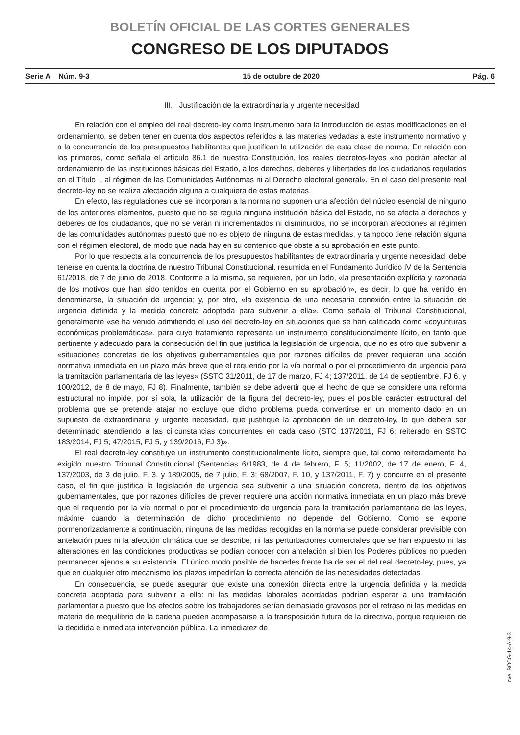BOLETÍN OFICIAL DE LAS CORTES GENERALES
CONGRESO DE LOS DIPUTADOS
Serie A Núm. 9-3 15 de octubre de 2020 Pág. 6
III. Justificación de la extraordinaria y urgente necesidad
En relación con el empleo del real decreto-ley como instrumento para la introducción de estas modificaciones en el ordenamiento, se deben tener en cuenta dos aspectos referidos a las materias vedadas a este instrumento normativo y a la concurrencia de los presupuestos habilitantes que justifican la utilización de esta clase de norma. En relación con los primeros, como señala el artículo 86.1 de nuestra Constitución, los reales decretos-leyes «no podrán afectar al ordenamiento de las instituciones básicas del Estado, a los derechos, deberes y libertades de los ciudadanos regulados en el Título I, al régimen de las Comunidades Autónomas ni al Derecho electoral general». En el caso del presente real decreto-ley no se realiza afectación alguna a cualquiera de estas materias.
En efecto, las regulaciones que se incorporan a la norma no suponen una afección del núcleo esencial de ninguno de los anteriores elementos, puesto que no se regula ninguna institución básica del Estado, no se afecta a derechos y deberes de los ciudadanos, que no se verán ni incrementados ni disminuidos, no se incorporan afecciones al régimen de las comunidades autónomas puesto que no es objeto de ninguna de estas medidas, y tampoco tiene relación alguna con el régimen electoral, de modo que nada hay en su contenido que obste a su aprobación en este punto.
Por lo que respecta a la concurrencia de los presupuestos habilitantes de extraordinaria y urgente necesidad, debe tenerse en cuenta la doctrina de nuestro Tribunal Constitucional, resumida en el Fundamento Jurídico IV de la Sentencia 61/2018, de 7 de junio de 2018. Conforme a la misma, se requieren, por un lado, «la presentación explícita y razonada de los motivos que han sido tenidos en cuenta por el Gobierno en su aprobación», es decir, lo que ha venido en denominarse, la situación de urgencia; y, por otro, «la existencia de una necesaria conexión entre la situación de urgencia definida y la medida concreta adoptada para subvenir a ella». Como señala el Tribunal Constitucional, generalmente «se ha venido admitiendo el uso del decreto-ley en situaciones que se han calificado como «coyunturas económicas problemáticas», para cuyo tratamiento representa un instrumento constitucionalmente lícito, en tanto que pertinente y adecuado para la consecución del fin que justifica la legislación de urgencia, que no es otro que subvenir a «situaciones concretas de los objetivos gubernamentales que por razones difíciles de prever requieran una acción normativa inmediata en un plazo más breve que el requerido por la vía normal o por el procedimiento de urgencia para la tramitación parlamentaria de las leyes» (SSTC 31/2011, de 17 de marzo, FJ 4; 137/2011, de 14 de septiembre, FJ 6, y 100/2012, de 8 de mayo, FJ 8). Finalmente, también se debe advertir que el hecho de que se considere una reforma estructural no impide, por sí sola, la utilización de la figura del decreto-ley, pues el posible carácter estructural del problema que se pretende atajar no excluye que dicho problema pueda convertirse en un momento dado en un supuesto de extraordinaria y urgente necesidad, que justifique la aprobación de un decreto-ley, lo que deberá ser determinado atendiendo a las circunstancias concurrentes en cada caso (STC 137/2011, FJ 6; reiterado en SSTC 183/2014, FJ 5; 47/2015, FJ 5, y 139/2016, FJ 3)».
El real decreto-ley constituye un instrumento constitucionalmente lícito, siempre que, tal como reiteradamente ha exigido nuestro Tribunal Constitucional (Sentencias 6/1983, de 4 de febrero, F. 5; 11/2002, de 17 de enero, F. 4, 137/2003, de 3 de julio, F. 3, y 189/2005, de 7 julio, F. 3; 68/2007, F. 10, y 137/2011, F. 7) y concurre en el presente caso, el fin que justifica la legislación de urgencia sea subvenir a una situación concreta, dentro de los objetivos gubernamentales, que por razones difíciles de prever requiere una acción normativa inmediata en un plazo más breve que el requerido por la vía normal o por el procedimiento de urgencia para la tramitación parlamentaria de las leyes, máxime cuando la determinación de dicho procedimiento no depende del Gobierno. Como se expone pormenorizadamente a continuación, ninguna de las medidas recogidas en la norma se puede considerar previsible con antelación pues ni la afección climática que se describe, ni las perturbaciones comerciales que se han expuesto ni las alteraciones en las condiciones productivas se podían conocer con antelación si bien los Poderes públicos no pueden permanecer ajenos a su existencia. El único modo posible de hacerles frente ha de ser el del real decreto-ley, pues, ya que en cualquier otro mecanismo los plazos impedirían la correcta atención de las necesidades detectadas.
En consecuencia, se puede asegurar que existe una conexión directa entre la urgencia definida y la medida concreta adoptada para subvenir a ella: ni las medidas laborales acordadas podrían esperar a una tramitación parlamentaria puesto que los efectos sobre los trabajadores serían demasiado gravosos por el retraso ni las medidas en materia de reequilibrio de la cadena pueden acompasarse a la transposición futura de la directiva, porque requieren de la decidida e inmediata intervención pública. La inmediatez de
cve: BOCG-14-A-9-3